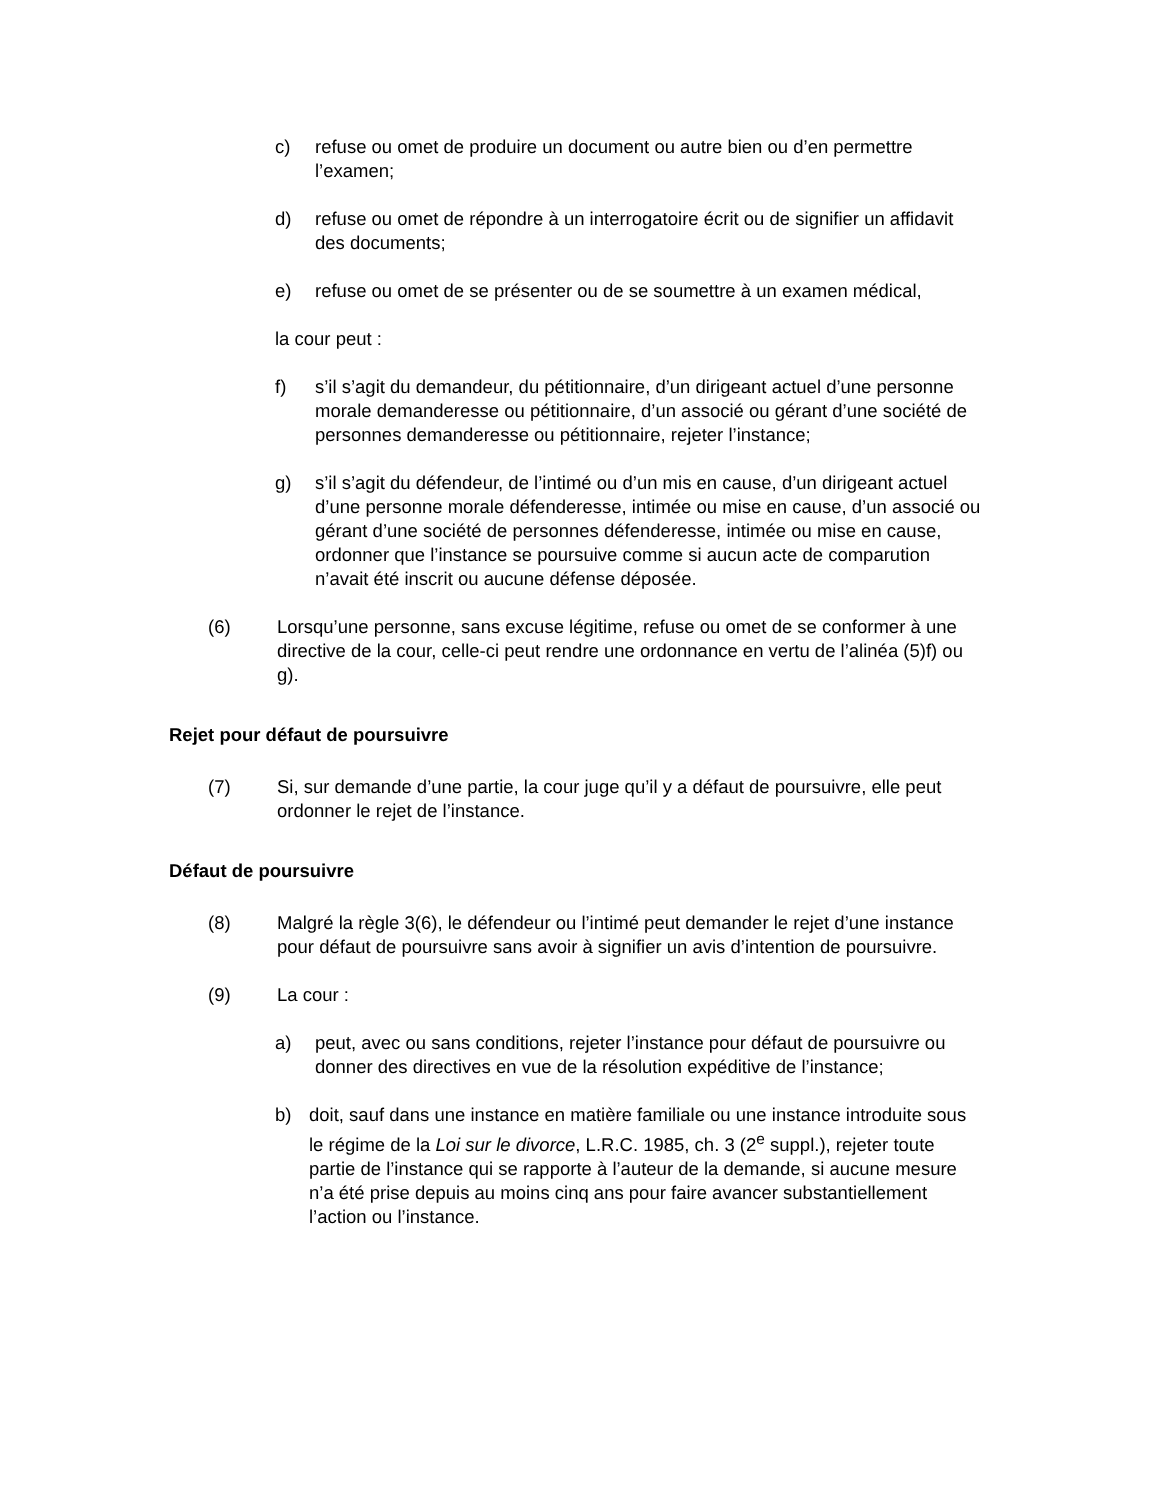c) refuse ou omet de produire un document ou autre bien ou d’en permettre l’examen;
d) refuse ou omet de répondre à un interrogatoire écrit ou de signifier un affidavit des documents;
e) refuse ou omet de se présenter ou de se soumettre à un examen médical,
la cour peut :
f) s’il s’agit du demandeur, du pétitionnaire, d’un dirigeant actuel d’une personne morale demanderesse ou pétitionnaire, d’un associé ou gérant d’une société de personnes demanderesse ou pétitionnaire, rejeter l’instance;
g) s’il s’agit du défendeur, de l’intimé ou d’un mis en cause, d’un dirigeant actuel d’une personne morale défenderesse, intimée ou mise en cause, d’un associé ou gérant d’une société de personnes défenderesse, intimée ou mise en cause, ordonner que l’instance se poursuive comme si aucun acte de comparution n’avait été inscrit ou aucune défense déposée.
(6) Lorsqu’une personne, sans excuse légitime, refuse ou omet de se conformer à une directive de la cour, celle-ci peut rendre une ordonnance en vertu de l’alinéa (5)f) ou g).
Rejet pour défaut de poursuivre
(7) Si, sur demande d’une partie, la cour juge qu’il y a défaut de poursuivre, elle peut ordonner le rejet de l’instance.
Défaut de poursuivre
(8) Malgré la règle 3(6), le défendeur ou l’intimé peut demander le rejet d’une instance pour défaut de poursuivre sans avoir à signifier un avis d’intention de poursuivre.
(9) La cour :
a) peut, avec ou sans conditions, rejeter l’instance pour défaut de poursuivre ou donner des directives en vue de la résolution expéditive de l’instance;
b) doit, sauf dans une instance en matière familiale ou une instance introduite sous le régime de la Loi sur le divorce, L.R.C. 1985, ch. 3 (2<sup>e</sup> suppl.), rejeter toute partie de l’instance qui se rapporte à l’auteur de la demande, si aucune mesure n’a été prise depuis au moins cinq ans pour faire avancer substantiellement l’action ou l’instance.